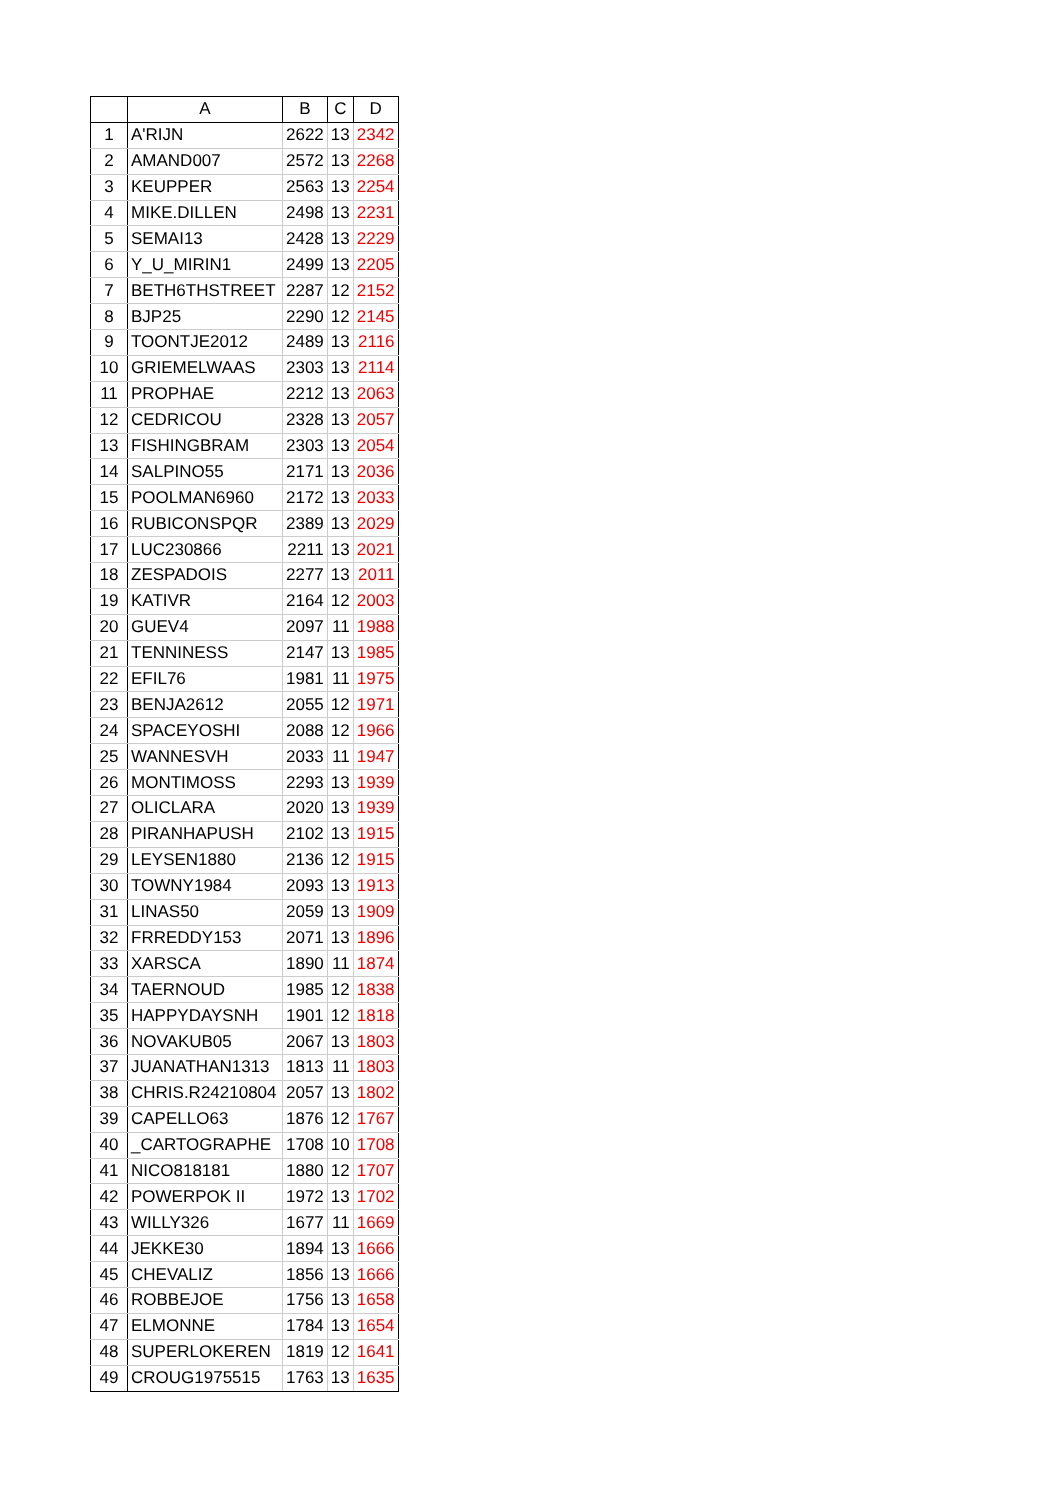| | A | B | C | D |
| --- | --- | --- | --- | --- |
| 1 | A'RIJN | 2622 | 13 | 2342 |
| 2 | AMAND007 | 2572 | 13 | 2268 |
| 3 | KEUPPER | 2563 | 13 | 2254 |
| 4 | MIKE.DILLEN | 2498 | 13 | 2231 |
| 5 | SEMAI13 | 2428 | 13 | 2229 |
| 6 | Y_U_MIRIN1 | 2499 | 13 | 2205 |
| 7 | BETH6THSTREET | 2287 | 12 | 2152 |
| 8 | BJP25 | 2290 | 12 | 2145 |
| 9 | TOONTJE2012 | 2489 | 13 | 2116 |
| 10 | GRIEMELWAAS | 2303 | 13 | 2114 |
| 11 | PROPHAE | 2212 | 13 | 2063 |
| 12 | CEDRICOU | 2328 | 13 | 2057 |
| 13 | FISHINGBRAM | 2303 | 13 | 2054 |
| 14 | SALPINO55 | 2171 | 13 | 2036 |
| 15 | POOLMAN6960 | 2172 | 13 | 2033 |
| 16 | RUBICONSPQR | 2389 | 13 | 2029 |
| 17 | LUC230866 | 2211 | 13 | 2021 |
| 18 | ZESPADOIS | 2277 | 13 | 2011 |
| 19 | KATIVR | 2164 | 12 | 2003 |
| 20 | GUEV4 | 2097 | 11 | 1988 |
| 21 | TENNINESS | 2147 | 13 | 1985 |
| 22 | EFIL76 | 1981 | 11 | 1975 |
| 23 | BENJA2612 | 2055 | 12 | 1971 |
| 24 | SPACEYOSHI | 2088 | 12 | 1966 |
| 25 | WANNESVH | 2033 | 11 | 1947 |
| 26 | MONTIMOSS | 2293 | 13 | 1939 |
| 27 | OLICLARA | 2020 | 13 | 1939 |
| 28 | PIRANHAPUSH | 2102 | 13 | 1915 |
| 29 | LEYSEN1880 | 2136 | 12 | 1915 |
| 30 | TOWNY1984 | 2093 | 13 | 1913 |
| 31 | LINAS50 | 2059 | 13 | 1909 |
| 32 | FRREDDY153 | 2071 | 13 | 1896 |
| 33 | XARSCA | 1890 | 11 | 1874 |
| 34 | TAERNOUD | 1985 | 12 | 1838 |
| 35 | HAPPYDAYSNH | 1901 | 12 | 1818 |
| 36 | NOVAKUB05 | 2067 | 13 | 1803 |
| 37 | JUANATHAN1313 | 1813 | 11 | 1803 |
| 38 | CHRIS.R24210804 | 2057 | 13 | 1802 |
| 39 | CAPELLO63 | 1876 | 12 | 1767 |
| 40 | _CARTOGRAPHE | 1708 | 10 | 1708 |
| 41 | NICO818181 | 1880 | 12 | 1707 |
| 42 | POWERPOK II | 1972 | 13 | 1702 |
| 43 | WILLY326 | 1677 | 11 | 1669 |
| 44 | JEKKE30 | 1894 | 13 | 1666 |
| 45 | CHEVALIZ | 1856 | 13 | 1666 |
| 46 | ROBBEJOE | 1756 | 13 | 1658 |
| 47 | ELMONNE | 1784 | 13 | 1654 |
| 48 | SUPERLOKEREN | 1819 | 12 | 1641 |
| 49 | CROUG1975515 | 1763 | 13 | 1635 |